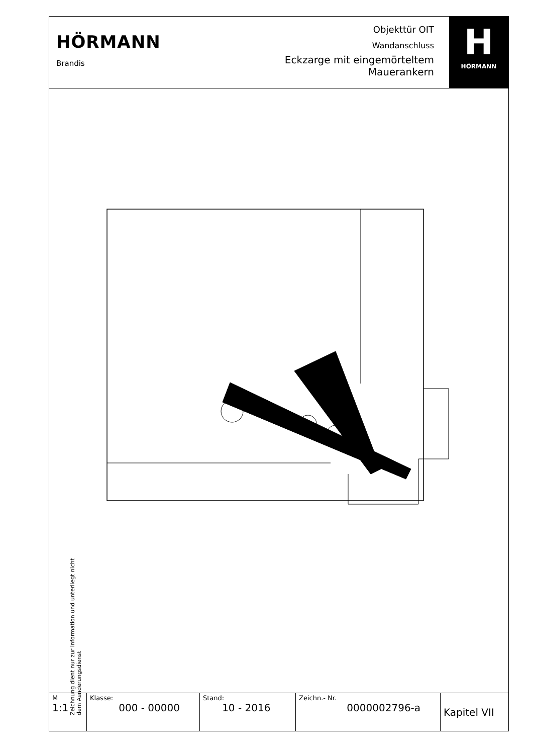HÖRMANN
Brandis
Objekttür OIT
Wandanschluss
Eckzarge mit eingemörteltem
Maueranker­n
H
HÖRMANN
Zeichnung dient nur zur Information und unterliegt nicht dem Aenderungsdienst
| M 1:1 | Klasse: 000 - 00000 | Stand: 10 - 2016 | Zeichn.- Nr. 0000002796-a | Kapitel VII |